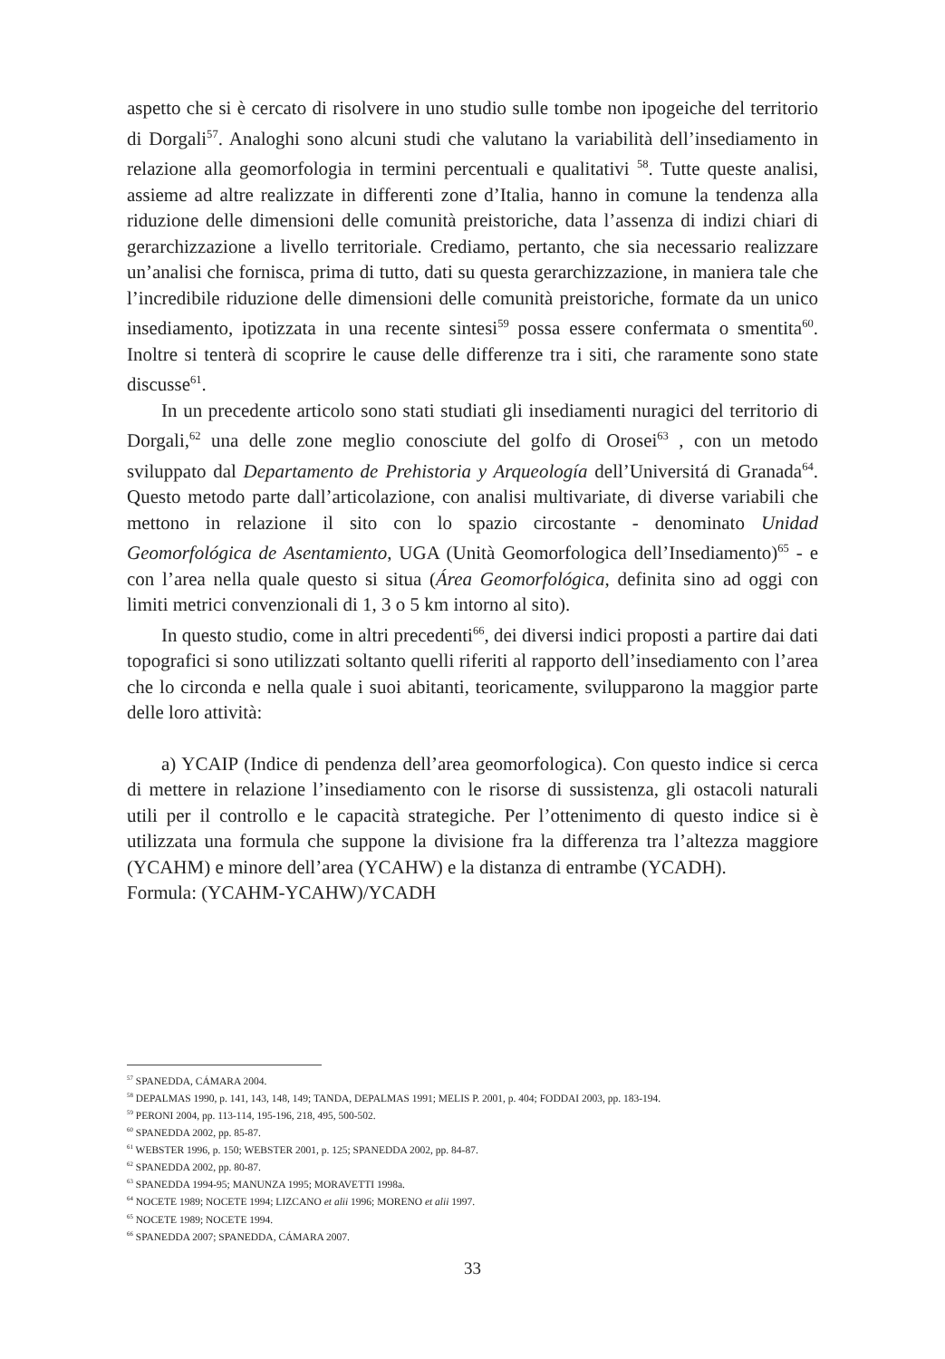aspetto che si è cercato di risolvere in uno studio sulle tombe non ipogeiche del territorio di Dorgali<sup>57</sup>. Analoghi sono alcuni studi che valutano la variabilità dell’insediamento in relazione alla geomorfologia in termini percentuali e qualitativi <sup>58</sup>. Tutte queste analisi, assieme ad altre realizzate in differenti zone d’Italia, hanno in comune la tendenza alla riduzione delle dimensioni delle comunità preistoriche, data l’assenza di indizi chiari di gerarchizzazione a livello territoriale. Crediamo, pertanto, che sia necessario realizzare un’analisi che fornisca, prima di tutto, dati su questa gerarchizzazione, in maniera tale che l’incredibile riduzione delle dimensioni delle comunità preistoriche, formate da un unico insediamento, ipotizzata in una recente sintesi<sup>59</sup> possa essere confermata o smentita<sup>60</sup>. Inoltre si tenterà di scoprire le cause delle differenze tra i siti, che raramente sono state discusse<sup>61</sup>.
In un precedente articolo sono stati studiati gli insediamenti nuragici del territorio di Dorgali,<sup>62</sup> una delle zone meglio conosciute del golfo di Orosei<sup>63</sup> , con un metodo sviluppato dal Departamento de Prehistoria y Arqueología dell’Universitá di Granada<sup>64</sup>. Questo metodo parte dall’articolazione, con analisi multivariate, di diverse variabili che mettono in relazione il sito con lo spazio circostante - denominato Unidad Geomorfológica de Asentamiento, UGA (Unità Geomorfologica dell’Insediamento)<sup>65</sup> - e con l’area nella quale questo si situa (Área Geomorfológica, definita sino ad oggi con limiti metrici convenzionali di 1, 3 o 5 km intorno al sito).
In questo studio, come in altri precedenti<sup>66</sup>, dei diversi indici proposti a partire dai dati topografici si sono utilizzati soltanto quelli riferiti al rapporto dell’insediamento con l’area che lo circonda e nella quale i suoi abitanti, teoricamente, svilupparono la maggior parte delle loro attività:
a) YCAIP (Indice di pendenza dell’area geomorfologica). Con questo indice si cerca di mettere in relazione l’insediamento con le risorse di sussistenza, gli ostacoli naturali utili per il controllo e le capacità strategiche. Per l’ottenimento di questo indice si è utilizzata una formula che suppone la divisione fra la differenza tra l’altezza maggiore (YCAHM) e minore dell’area (YCAHW) e la distanza di entrambe (YCADH).
Formula: (YCAHM-YCAHW)/YCADH
<sup>57</sup> SPANEDDA, CÁMARA 2004.
<sup>58</sup> DEPALMAS 1990, p. 141, 143, 148, 149; TANDA, DEPALMAS 1991; MELIS P. 2001, p. 404; FODDAI 2003, pp. 183-194.
<sup>59</sup> PERONI 2004, pp. 113-114, 195-196, 218, 495, 500-502.
<sup>60</sup> SPANEDDA 2002, pp. 85-87.
<sup>61</sup> WEBSTER 1996, p. 150; WEBSTER 2001, p. 125; SPANEDDA 2002, pp. 84-87.
<sup>62</sup> SPANEDDA 2002, pp. 80-87.
<sup>63</sup> SPANEDDA 1994-95; MANUNZA 1995; MORAVETTI 1998a.
<sup>64</sup> NOCETE 1989; NOCETE 1994; LIZCANO et alii 1996; MORENO et alii 1997.
<sup>65</sup> NOCETE 1989; NOCETE 1994.
<sup>66</sup> SPANEDDA 2007; SPANEDDA, CÁMARA 2007.
33